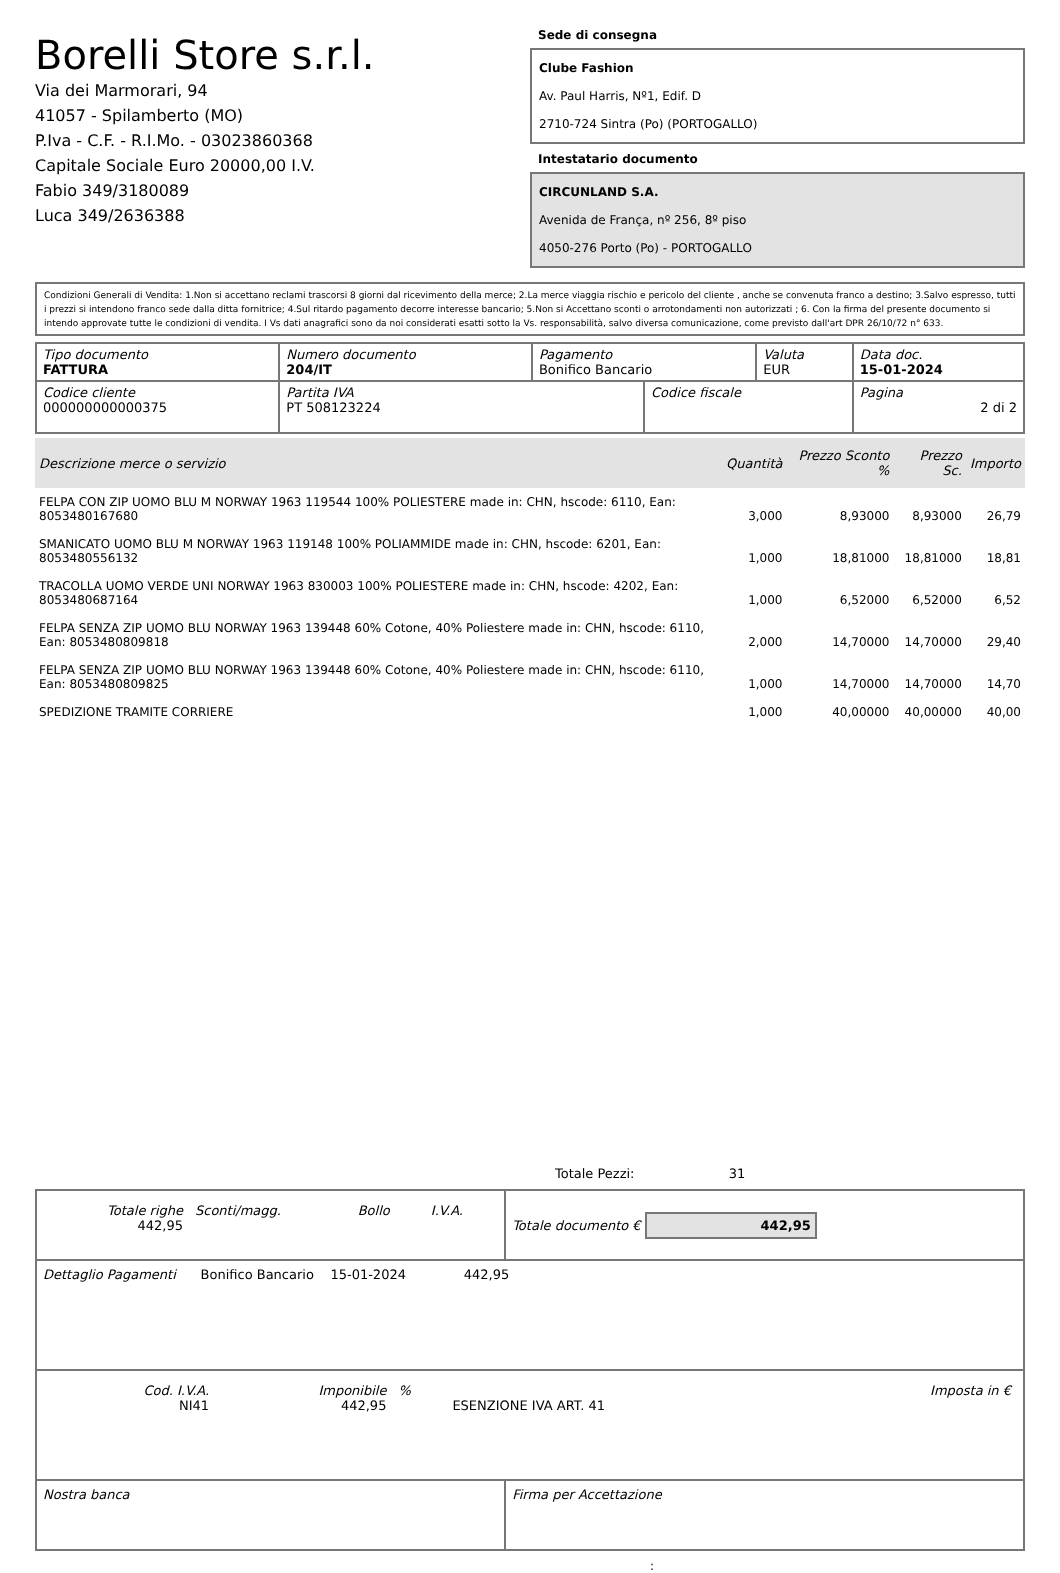Borelli Store s.r.l.
Via dei Marmorari, 94
41057 - Spilamberto (MO)
P.Iva - C.F. - R.I.Mo. - 03023860368
Capitale Sociale Euro 20000,00 I.V.
Fabio 349/3180089
Luca 349/2636388
Sede di consegna
Clube Fashion
Av. Paul Harris, Nº1, Edif. D
2710-724 Sintra (Po) (PORTOGALLO)
Intestatario documento
CIRCUNLAND S.A.
Avenida de França, nº 256, 8º piso
4050-276 Porto (Po) - PORTOGALLO
Condizioni Generali di Vendita: 1.Non si accettano reclami trascorsi 8 giorni dal ricevimento della merce; 2.La merce viaggia rischio e pericolo del cliente , anche se convenuta franco a destino; 3.Salvo espresso, tutti i prezzi si intendono franco sede dalla ditta fornitrice; 4.Sul ritardo pagamento decorre interesse bancario; 5.Non si Accettano sconti o arrotondamenti non autorizzati ; 6. Con la firma del presente documento si intendo approvate tutte le condizioni di vendita. I Vs dati anagrafici sono da noi considerati esatti sotto la Vs. responsabilità, salvo diversa comunicazione, come previsto dall'art DPR 26/10/72 n° 633.
| Tipo documento FATTURA | Numero documento 204/IT | Pagamento Bonifico Bancario | | Valuta EUR | Data doc. 15-01-2024 |
| Codice cliente 000000000000375 | Partita IVA PT 508123224 | | Codice fiscale | | Pagina 2 di 2 |
| Descrizione merce o servizio | Quantità | Prezzo Sconto % | Prezzo Sc. | Importo |
| --- | --- | --- | --- | --- |
| FELPA CON ZIP UOMO BLU M NORWAY 1963 119544 100% POLIESTERE made in: CHN, hscode: 6110, Ean: 8053480167680 | 3,000 | 8,93000 | 8,93000 | 26,79 |
| SMANICATO UOMO BLU M NORWAY 1963 119148 100% POLIAMMIDE made in: CHN, hscode: 6201, Ean: 8053480556132 | 1,000 | 18,81000 | 18,81000 | 18,81 |
| TRACOLLA UOMO VERDE UNI NORWAY 1963 830003 100% POLIESTERE made in: CHN, hscode: 4202, Ean: 8053480687164 | 1,000 | 6,52000 | 6,52000 | 6,52 |
| FELPA SENZA ZIP UOMO BLU NORWAY 1963 139448 60% Cotone, 40% Poliestere made in: CHN, hscode: 6110, Ean: 8053480809818 | 2,000 | 14,70000 | 14,70000 | 29,40 |
| FELPA SENZA ZIP UOMO BLU NORWAY 1963 139448 60% Cotone, 40% Poliestere made in: CHN, hscode: 6110, Ean: 8053480809825 | 1,000 | 14,70000 | 14,70000 | 14,70 |
| SPEDIZIONE TRAMITE CORRIERE | 1,000 | 40,00000 | 40,00000 | 40,00 |
Totale Pezzi: 31
| / Totale righe 442,95 / Sconti/magg. / Bollo / I.V.A. / | Totale documento € 442,95 |
| Dettaglio Pagamenti Bonifico Bancario 15-01-2024 442,95 | |
| / Cod. I.V.A. NI41 / Imponibile 442,95 / % / ESENZIONE IVA ART. 41 / Imposta in € / | |
| Nostra banca | Firma per Accettazione |
: